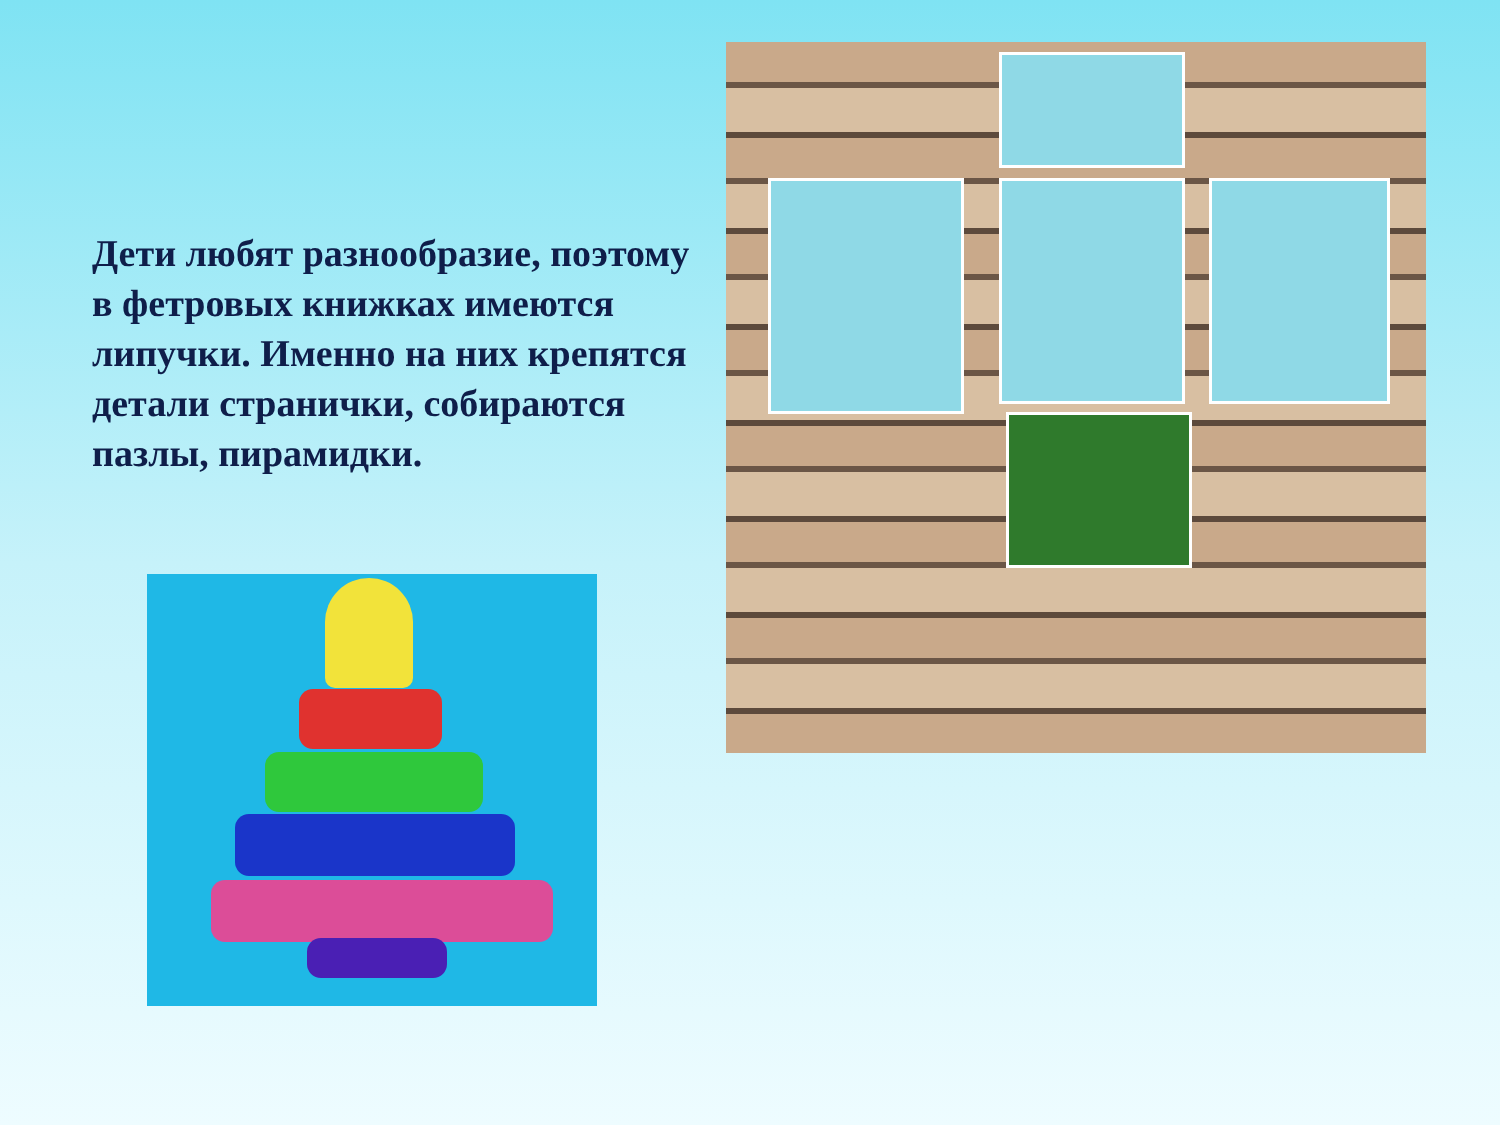Дети любят разнообразие, поэтому в фетровых книжках имеются липучки. Именно на них крепятся детали странички, собираются пазлы, пирамидки.